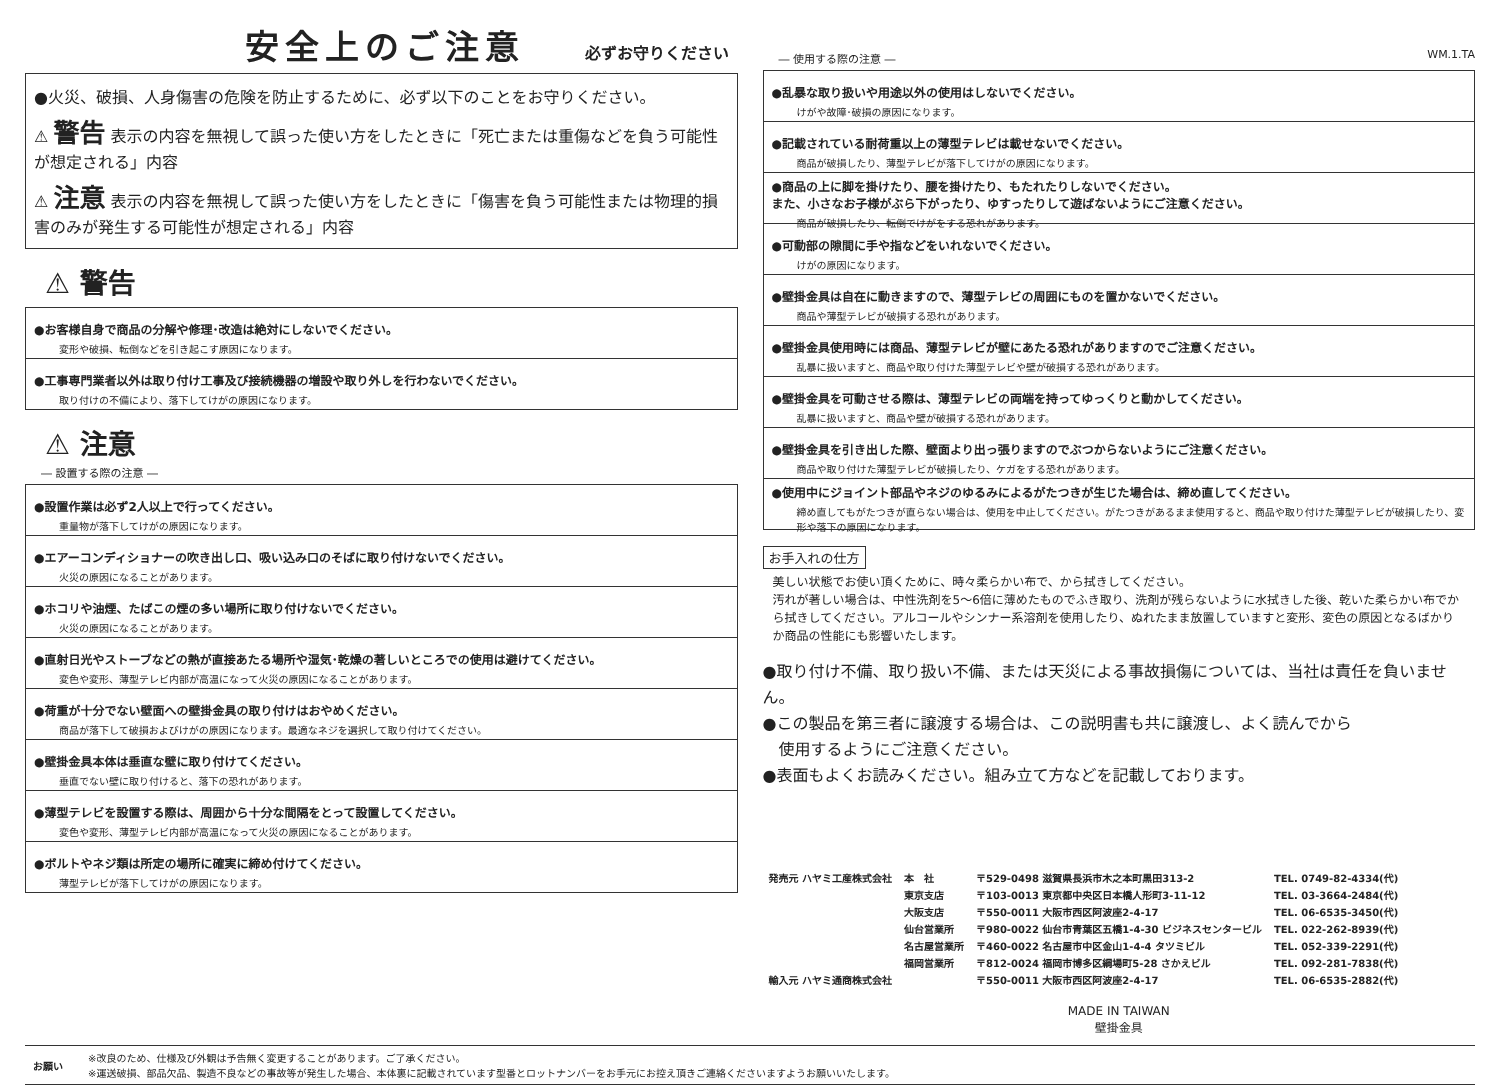安全上のご注意 必ずお守りください
●火災、破損、人身傷害の危険を防止するために、必ず以下のことをお守りください。
⚠ 警告 表示の内容を無視して誤った使い方をしたときに「死亡または重傷などを負う可能性が想定される」内容
⚠ 注意 表示の内容を無視して誤った使い方をしたときに「傷害を負う可能性または物理的損害のみが発生する可能性が想定される」内容
⚠ 警告
●お客様自身で商品の分解や修理･改造は絶対にしないでください。
変形や破損、転倒などを引き起こす原因になります。
●工事専門業者以外は取り付け工事及び接続機器の増設や取り外しを行わないでください。
取り付けの不備により、落下してけがの原因になります。
⚠ 注意
― 設置する際の注意 ―
●設置作業は必ず2人以上で行ってください。
重量物が落下してけがの原因になります。
●エアーコンディショナーの吹き出し口、吸い込み口のそばに取り付けないでください。
火災の原因になることがあります。
●ホコリや油煙、たばこの煙の多い場所に取り付けないでください。
火災の原因になることがあります。
●直射日光やストーブなどの熱が直接あたる場所や湿気･乾燥の著しいところでの使用は避けてください。
変色や変形、薄型テレビ内部が高温になって火災の原因になることがあります。
●荷重が十分でない壁面への壁掛金具の取り付けはおやめください。
商品が落下して破損およびけがの原因になります。最適なネジを選択して取り付けてください。
●壁掛金具本体は垂直な壁に取り付けてください。
垂直でない壁に取り付けると、落下の恐れがあります。
●薄型テレビを設置する際は、周囲から十分な間隔をとって設置してください。
変色や変形、薄型テレビ内部が高温になって火災の原因になることがあります。
●ボルトやネジ類は所定の場所に確実に締め付けてください。
薄型テレビが落下してけがの原因になります。
― 使用する際の注意 ― WM.1.TA
●乱暴な取り扱いや用途以外の使用はしないでください。
けがや故障･破損の原因になります。
●記載されている耐荷重以上の薄型テレビは載せないでください。
商品が破損したり、薄型テレビが落下してけがの原因になります。
●商品の上に脚を掛けたり、腰を掛けたり、もたれたりしないでください。
また、小さなお子様がぶら下がったり、ゆすったりして遊ばないようにご注意ください。
商品が破損したり、転倒でけがをする恐れがあります。
●可動部の隙間に手や指などをいれないでください。
けがの原因になります。
●壁掛金具は自在に動きますので、薄型テレビの周囲にものを置かないでください。
商品や薄型テレビが破損する恐れがあります。
●壁掛金具使用時には商品、薄型テレビが壁にあたる恐れがありますのでご注意ください。
乱暴に扱いますと、商品や取り付けた薄型テレビや壁が破損する恐れがあります。
●壁掛金具を可動させる際は、薄型テレビの両端を持ってゆっくりと動かしてください。
乱暴に扱いますと、商品や壁が破損する恐れがあります。
●壁掛金具を引き出した際、壁面より出っ張りますのでぶつからないようにご注意ください。
商品や取り付けた薄型テレビが破損したり、ケガをする恐れがあります。
●使用中にジョイント部品やネジのゆるみによるがたつきが生じた場合は、締め直してください。
締め直してもがたつきが直らない場合は、使用を中止してください。がたつきがあるまま使用すると、商品や取り付けた薄型テレビが破損したり、変形や落下の原因になります。
お手入れの仕方
美しい状態でお使い頂くために、時々柔らかい布で、から拭きしてください。
汚れが著しい場合は、中性洗剤を5～6倍に薄めたものでふき取り、洗剤が残らないように水拭きした後、乾いた柔らかい布でから拭きしてください。アルコールやシンナー系溶剤を使用したり、ぬれたまま放置していますと変形、変色の原因となるばかりか商品の性能にも影響いたします。
●取り付け不備、取り扱い不備、または天災による事故損傷については、当社は責任を負いません。
●この製品を第三者に譲渡する場合は、この説明書も共に譲渡し、よく読んでから
　使用するようにご注意ください。
●表面もよくお読みください。組み立て方などを記載しております。
| 発売元 ハヤミ工産株式会社 | 本 社 | 〒529-0498 滋賀県長浜市木之本町黒田313-2 | TEL. 0749-82-4334(代) |
| | 東京支店 | 〒103-0013 東京都中央区日本橋人形町3-11-12 | TEL. 03-3664-2484(代) |
| | 大阪支店 | 〒550-0011 大阪市西区阿波座2-4-17 | TEL. 06-6535-3450(代) |
| | 仙台営業所 | 〒980-0022 仙台市青葉区五橋1-4-30 ビジネスセンタービル | TEL. 022-262-8939(代) |
| | 名古屋営業所 | 〒460-0022 名古屋市中区金山1-4-4 タツミビル | TEL. 052-339-2291(代) |
| | 福岡営業所 | 〒812-0024 福岡市博多区綱場町5-28 さかえビル | TEL. 092-281-7838(代) |
| 輸入元 ハヤミ通商株式会社 | | 〒550-0011 大阪市西区阿波座2-4-17 | TEL. 06-6535-2882(代) |
MADE IN TAIWAN
壁掛金具
お願い
※改良のため、仕様及び外観は予告無く変更することがあります。ご了承ください。
※運送破損、部品欠品、製造不良などの事故等が発生した場合、本体裏に記載されています型番とロットナンバーをお手元にお控え頂きご連絡くださいますようお願いいたします。